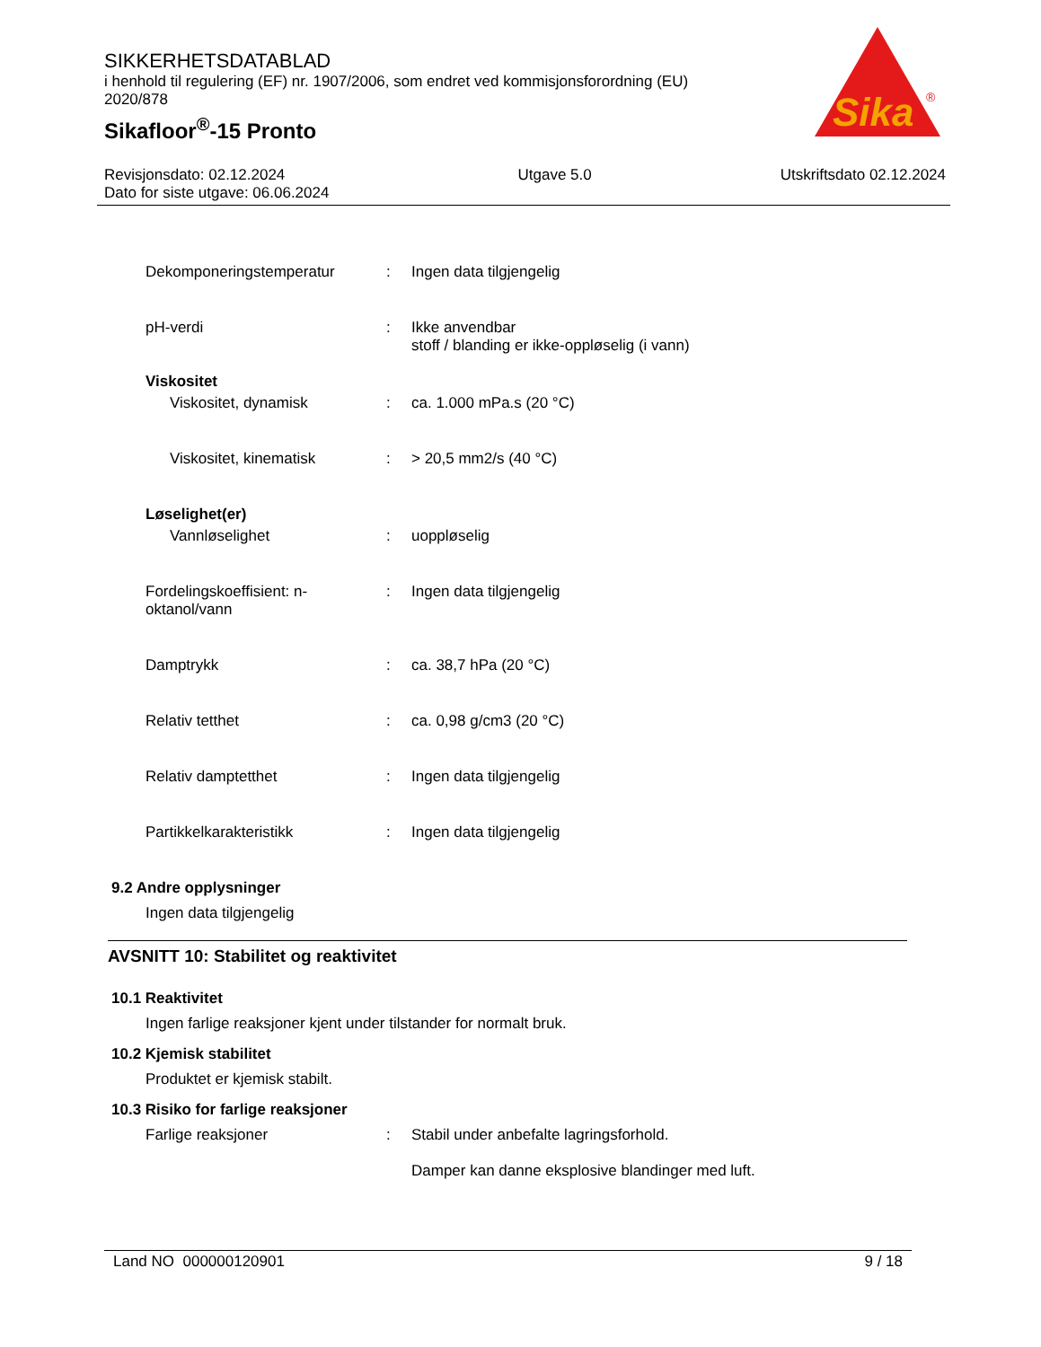SIKKERHETSDATABLAD
i henhold til regulering (EF) nr. 1907/2006, som endret ved kommisjonsforordning (EU) 2020/878
Sikafloor<sup>®</sup>-15 Pronto
Sika
®
Revisjonsdato: 02.12.2024
Dato for siste utgave: 06.06.2024
Utgave 5.0 Utskriftsdato 02.12.2024
Dekomponeringstemperatur : Ingen data tilgjengelig
pH-verdi : Ikke anvendbar
stoff / blanding er ikke-oppløselig (i vann)
Viskositet
Viskositet, dynamisk : ca. 1.000 mPa.s (20 °C)
Viskositet, kinematisk : > 20,5 mm2/s (40 °C)
Løselighet(er)
Vannløselighet : uoppløselig
Fordelingskoeffisient: n-oktanol/vann
: Ingen data tilgjengelig
Damptrykk : ca. 38,7 hPa (20 °C)
Relativ tetthet : ca. 0,98 g/cm3 (20 °C)
Relativ damptetthet : Ingen data tilgjengelig
Partikkelkarakteristikk : Ingen data tilgjengelig
9.2 Andre opplysninger
Ingen data tilgjengelig
AVSNITT 10: Stabilitet og reaktivitet
10.1 Reaktivitet
Ingen farlige reaksjoner kjent under tilstander for normalt bruk.
10.2 Kjemisk stabilitet
Produktet er kjemisk stabilt.
10.3 Risiko for farlige reaksjoner
Farlige reaksjoner : Stabil under anbefalte lagringsforhold.
Damper kan danne eksplosive blandinger med luft.
Land NO 000000120901 9 / 18